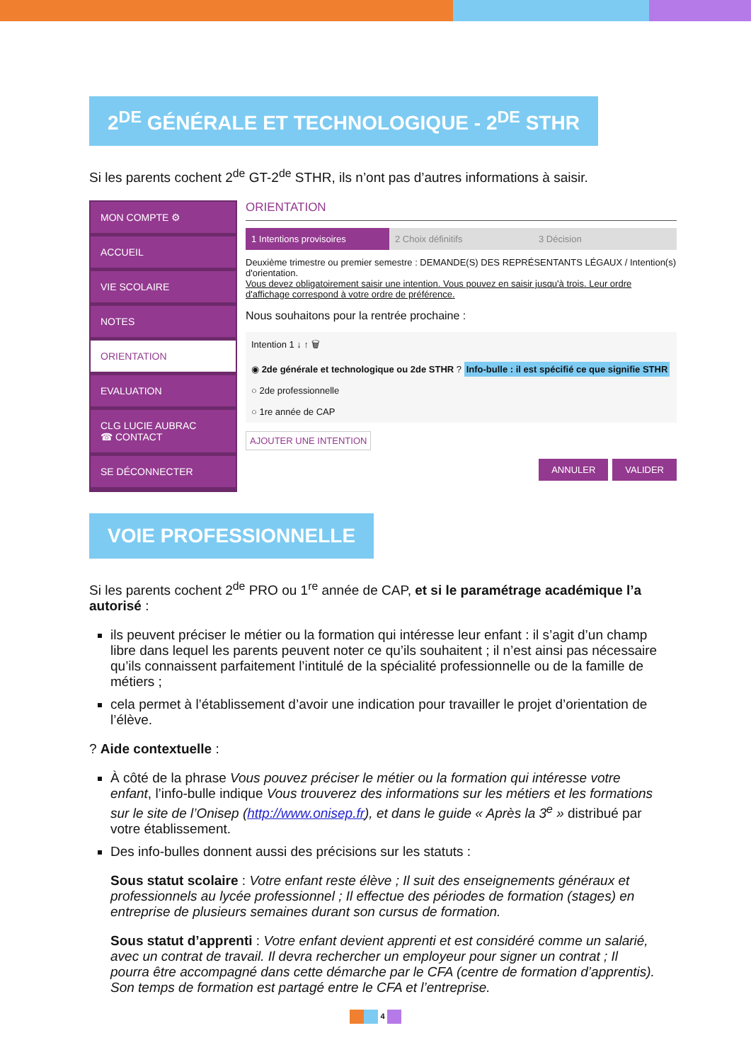2<sup>DE</sup> GÉNÉRALE ET TECHNOLOGIQUE - 2<sup>DE</sup> STHR
Si les parents cochent 2<sup>de</sup> GT-2<sup>de</sup> STHR, ils n’ont pas d’autres informations à saisir.
MON COMPTE ⚙
ACCUEIL
VIE SCOLAIRE
NOTES
ORIENTATION
EVALUATION
CLG LUCIE AUBRAC
☎ CONTACT
SE DÉCONNECTER
ORIENTATION
1 Intentions provisoires 2 Choix définitifs 3 Décision
Deuxième trimestre ou premier semestre : DEMANDE(S) DES REPRÉSENTANTS LÉGAUX / Intention(s) d'orientation.
Vous devez obligatoirement saisir une intention. Vous pouvez en saisir jusqu'à trois. Leur ordre d'affichage correspond à votre ordre de préférence.
Nous souhaitons pour la rentrée prochaine :
Intention 1 ↓ ↑ 🗑
◉ 2de générale et technologique ou 2de STHR ? Info-bulle : il est spécifié ce que signifie STHR
○ 2de professionnelle
○ 1re année de CAP
AJOUTER UNE INTENTION
ANNULER VALIDER
VOIE PROFESSIONNELLE
Si les parents cochent 2<sup>de</sup> PRO ou 1<sup>re</sup> année de CAP, et si le paramétrage académique l’a autorisé :
ils peuvent préciser le métier ou la formation qui intéresse leur enfant : il s’agit d’un champ libre dans lequel les parents peuvent noter ce qu’ils souhaitent ; il n’est ainsi pas nécessaire qu’ils connaissent parfaitement l’intitulé de la spécialité professionnelle ou de la famille de métiers ;
cela permet à l’établissement d’avoir une indication pour travailler le projet d’orientation de l’élève.
? Aide contextuelle :
À côté de la phrase Vous pouvez préciser le métier ou la formation qui intéresse votre enfant, l’info-bulle indique Vous trouverez des informations sur les métiers et les formations sur le site de l’Onisep (http://www.onisep.fr), et dans le guide « Après la 3<sup>e</sup> » distribué par votre établissement.
Des info-bulles donnent aussi des précisions sur les statuts :
Sous statut scolaire : Votre enfant reste élève ; Il suit des enseignements généraux et professionnels au lycée professionnel ; Il effectue des périodes de formation (stages) en entreprise de plusieurs semaines durant son cursus de formation.
Sous statut d’apprenti : Votre enfant devient apprenti et est considéré comme un salarié, avec un contrat de travail. Il devra rechercher un employeur pour signer un contrat ; Il pourra être accompagné dans cette démarche par le CFA (centre de formation d’apprentis). Son temps de formation est partagé entre le CFA et l’entreprise.
4